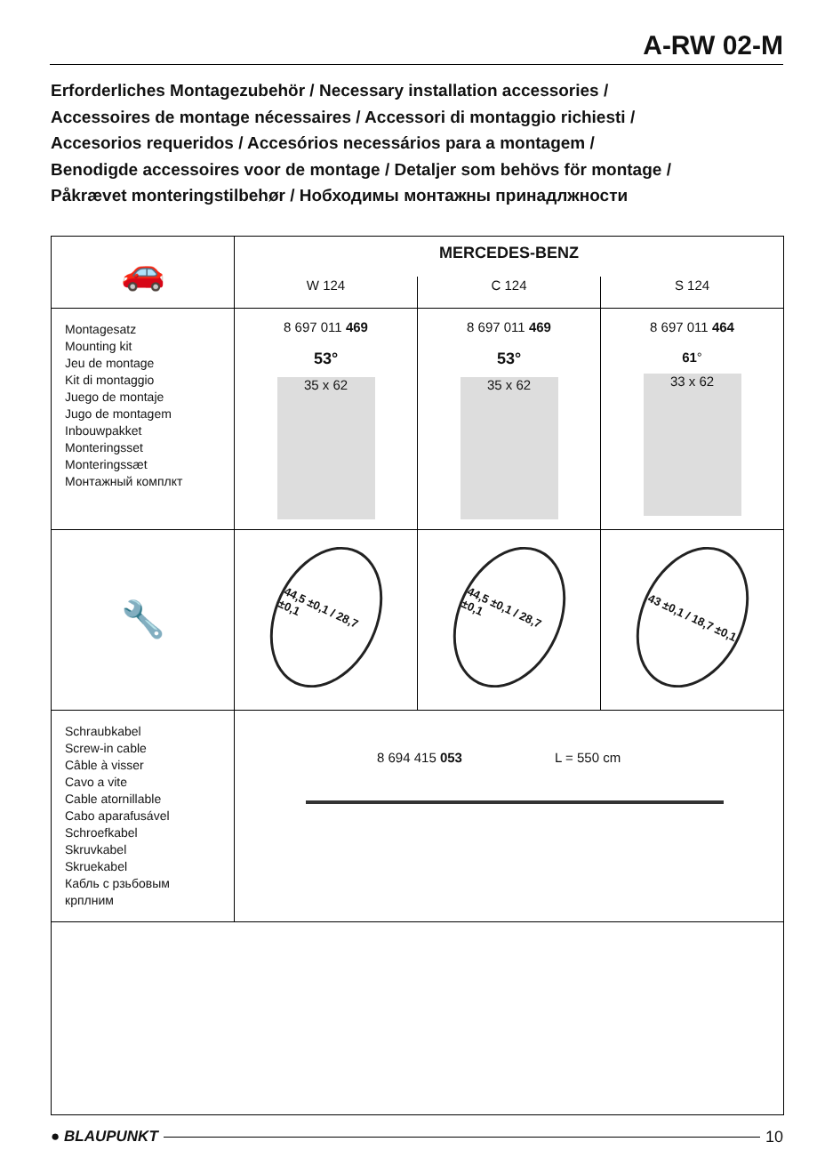A-RW 02-M
Erforderliches Montagezubehör / Necessary installation accessories /
Accessoires de montage nécessaires / Accessori di montaggio richiesti /
Accesorios requeridos / Accesórios necessários para a montagem /
Benodigde accessoires voor de montage / Detaljer som behövs för montage /
Påkrævet monteringstilbehør / Нобходимы монтажны принадлжности
| 🚗 | MERCEDES-BENZ | | |
| | W 124 | C 124 | S 124 |
| Montagesatz Mounting kit Jeu de montage Kit di montaggio Juego de montaje Jugo de montagem Inbouwpakket Monteringsset Monteringssæt Монтажный комплкт | 8 697 011 469 53° 35 x 62 | 8 697 011 469 53° 35 x 62 | 8 697 011 464 61 ° 33 x 62 |
| 🔧 | 44,5 ±0,1 / 28,7 ±0,1 | 44,5 ±0,1 / 28,7 ±0,1 | 43 ±0,1 / 18,7 ±0,1 |
| Schraubkabel Screw-in cable Câble à visser Cavo a vite Cable atornillable Cabo aparafusável Schroefkabel Skruvkabel Skruekabel Кабль с рзьбовым крплним | 8 694 415 053 L = 550 cm | | |
● BLAUPUNKT 10